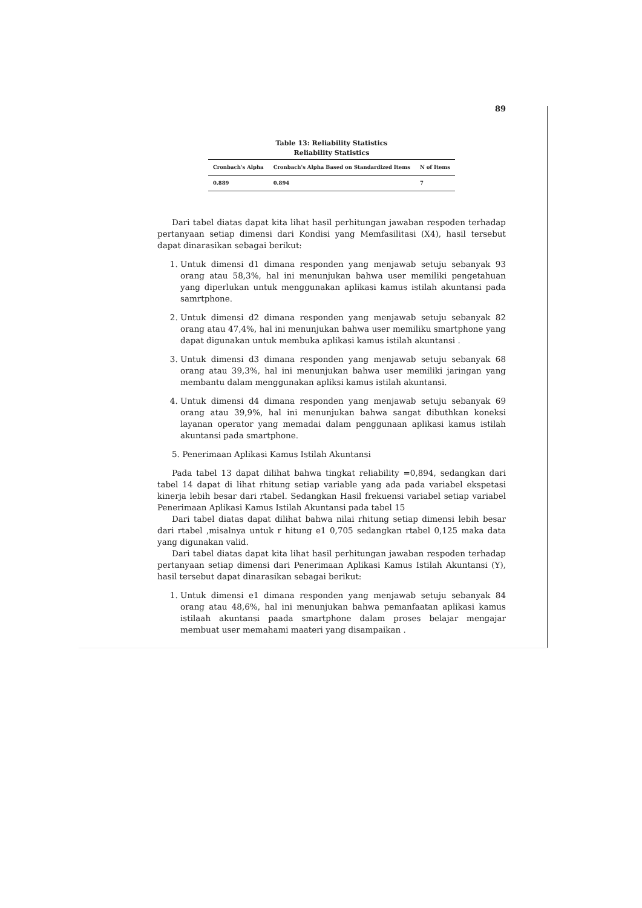89
Table 13: Reliability Statistics
Reliability Statistics
| Cronbach's Alpha | Cronbach's Alpha Based on Standardized Items | N of Items |
| --- | --- | --- |
| 0.889 | 0.894 | 7 |
Dari tabel diatas dapat kita lihat hasil perhitungan jawaban respoden terhadap pertanyaan setiap dimensi dari Kondisi yang Memfasilitasi (X4), hasil tersebut dapat dinarasikan sebagai berikut:
1. Untuk dimensi d1 dimana responden yang menjawab setuju sebanyak 93 orang atau 58,3%, hal ini menunjukan bahwa user memiliki pengetahuan yang diperlukan untuk menggunakan aplikasi kamus istilah akuntansi pada samrtphone.
2. Untuk dimensi d2 dimana responden yang menjawab setuju sebanyak 82 orang atau 47,4%, hal ini menunjukan bahwa user memiliku smartphone yang dapat digunakan untuk membuka aplikasi kamus istilah akuntansi .
3. Untuk dimensi d3 dimana responden yang menjawab setuju sebanyak 68 orang atau 39,3%, hal ini menunjukan bahwa user memiliki jaringan yang membantu dalam menggunakan apliksi kamus istilah akuntansi.
4. Untuk dimensi d4 dimana responden yang menjawab setuju sebanyak 69 orang atau 39,9%, hal ini menunjukan bahwa sangat dibuthkan koneksi layanan operator yang memadai dalam penggunaan aplikasi kamus istilah akuntansi pada smartphone.
5. Penerimaan Aplikasi Kamus Istilah Akuntansi
Pada tabel 13 dapat dilihat bahwa tingkat reliability =0,894, sedangkan dari tabel 14 dapat di lihat rhitung setiap variable yang ada pada variabel ekspetasi kinerja lebih besar dari rtabel. Sedangkan Hasil frekuensi variabel setiap variabel Penerimaan Aplikasi Kamus Istilah Akuntansi pada tabel 15
Dari tabel diatas dapat dilihat bahwa nilai rhitung setiap dimensi lebih besar dari rtabel ,misalnya untuk r hitung e1 0,705 sedangkan rtabel 0,125 maka data yang digunakan valid.
Dari tabel diatas dapat kita lihat hasil perhitungan jawaban respoden terhadap pertanyaan setiap dimensi dari Penerimaan Aplikasi Kamus Istilah Akuntansi (Y), hasil tersebut dapat dinarasikan sebagai berikut:
1. Untuk dimensi e1 dimana responden yang menjawab setuju sebanyak 84 orang atau 48,6%, hal ini menunjukan bahwa pemanfaatan aplikasi kamus istilaah akuntansi paada smartphone dalam proses belajar mengajar membuat user memahami maateri yang disampaikan .